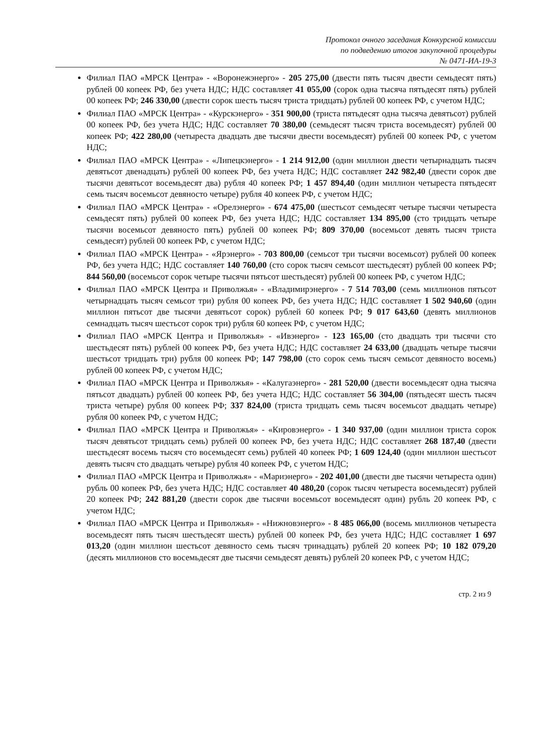Протокол очного заседания Конкурсной комиссии
по подведению итогов закупочной процедуры
№ 0471-ИА-19-3
Филиал ПАО «МРСК Центра» - «Воронежэнерго» - 205 275,00 (двести пять тысяч двести семьдесят пять) рублей 00 копеек РФ, без учета НДС; НДС составляет 41 055,00 (сорок одна тысяча пятьдесят пять) рублей 00 копеек РФ; 246 330,00 (двести сорок шесть тысяч триста тридцать) рублей 00 копеек РФ, с учетом НДС;
Филиал ПАО «МРСК Центра» - «Курскэнерго» - 351 900,00 (триста пятьдесят одна тысяча девятьсот) рублей 00 копеек РФ, без учета НДС; НДС составляет 70 380,00 (семьдесят тысяч триста восемьдесят) рублей 00 копеек РФ; 422 280,00 (четыреста двадцать две тысячи двести восемьдесят) рублей 00 копеек РФ, с учетом НДС;
Филиал ПАО «МРСК Центра» - «Липецкэнерго» - 1 214 912,00 (один миллион двести четырнадцать тысяч девятьсот двенадцать) рублей 00 копеек РФ, без учета НДС; НДС составляет 242 982,40 (двести сорок две тысячи девятьсот восемьдесят два) рубля 40 копеек РФ; 1 457 894,40 (один миллион четыреста пятьдесят семь тысяч восемьсот девяносто четыре) рубля 40 копеек РФ, с учетом НДС;
Филиал ПАО «МРСК Центра» - «Орелэнерго» - 674 475,00 (шестьсот семьдесят четыре тысячи четыреста семьдесят пять) рублей 00 копеек РФ, без учета НДС; НДС составляет 134 895,00 (сто тридцать четыре тысячи восемьсот девяносто пять) рублей 00 копеек РФ; 809 370,00 (восемьсот девять тысяч триста семьдесят) рублей 00 копеек РФ, с учетом НДС;
Филиал ПАО «МРСК Центра» - «Ярэнерго» - 703 800,00 (семьсот три тысячи восемьсот) рублей 00 копеек РФ, без учета НДС; НДС составляет 140 760,00 (сто сорок тысяч семьсот шестьдесят) рублей 00 копеек РФ; 844 560,00 (восемьсот сорок четыре тысячи пятьсот шестьдесят) рублей 00 копеек РФ, с учетом НДС;
Филиал ПАО «МРСК Центра и Приволжья» - «Владимирэнерго» - 7 514 703,00 (семь миллионов пятьсот четырнадцать тысяч семьсот три) рубля 00 копеек РФ, без учета НДС; НДС составляет 1 502 940,60 (один миллион пятьсот две тысячи девятьсот сорок) рублей 60 копеек РФ; 9 017 643,60 (девять миллионов семнадцать тысяч шестьсот сорок три) рубля 60 копеек РФ, с учетом НДС;
Филиал ПАО «МРСК Центра и Приволжья» - «Ивэнерго» - 123 165,00 (сто двадцать три тысячи сто шестьдесят пять) рублей 00 копеек РФ, без учета НДС; НДС составляет 24 633,00 (двадцать четыре тысячи шестьсот тридцать три) рубля 00 копеек РФ; 147 798,00 (сто сорок семь тысяч семьсот девяносто восемь) рублей 00 копеек РФ, с учетом НДС;
Филиал ПАО «МРСК Центра и Приволжья» - «Калугаэнерго» - 281 520,00 (двести восемьдесят одна тысяча пятьсот двадцать) рублей 00 копеек РФ, без учета НДС; НДС составляет 56 304,00 (пятьдесят шесть тысяч триста четыре) рубля 00 копеек РФ; 337 824,00 (триста тридцать семь тысяч восемьсот двадцать четыре) рубля 00 копеек РФ, с учетом НДС;
Филиал ПАО «МРСК Центра и Приволжья» - «Кировэнерго» - 1 340 937,00 (один миллион триста сорок тысяч девятьсот тридцать семь) рублей 00 копеек РФ, без учета НДС; НДС составляет 268 187,40 (двести шестьдесят восемь тысяч сто восемьдесят семь) рублей 40 копеек РФ; 1 609 124,40 (один миллион шестьсот девять тысяч сто двадцать четыре) рубля 40 копеек РФ, с учетом НДС;
Филиал ПАО «МРСК Центра и Приволжья» - «Мариэнерго» - 202 401,00 (двести две тысячи четыреста один) рубль 00 копеек РФ, без учета НДС; НДС составляет 40 480,20 (сорок тысяч четыреста восемьдесят) рублей 20 копеек РФ; 242 881,20 (двести сорок две тысячи восемьсот восемьдесят один) рубль 20 копеек РФ, с учетом НДС;
Филиал ПАО «МРСК Центра и Приволжья» - «Нижновэнерго» - 8 485 066,00 (восемь миллионов четыреста восемьдесят пять тысяч шестьдесят шесть) рублей 00 копеек РФ, без учета НДС; НДС составляет 1 697 013,20 (один миллион шестьсот девяносто семь тысяч тринадцать) рублей 20 копеек РФ; 10 182 079,20 (десять миллионов сто восемьдесят две тысячи семьдесят девять) рублей 20 копеек РФ, с учетом НДС;
стр. 2 из 9